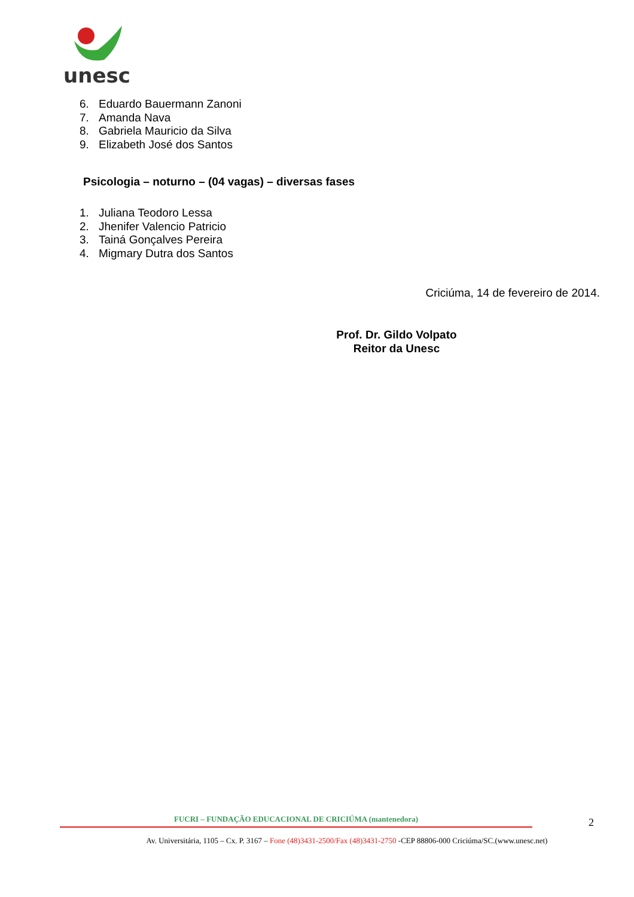unesc
6. Eduardo Bauermann Zanoni
7. Amanda Nava
8. Gabriela Mauricio da Silva
9. Elizabeth José dos Santos
Psicologia – noturno – (04 vagas) – diversas fases
1. Juliana Teodoro Lessa
2. Jhenifer Valencio Patricio
3. Tainá Gonçalves Pereira
4. Migmary Dutra dos Santos
Criciúma, 14 de fevereiro de 2014.
Prof. Dr. Gildo Volpato
Reitor da Unesc
FUCRI – FUNDAÇÃO EDUCACIONAL DE CRICIÚMA (mantenedora)
Av. Universitária, 1105 – Cx. P. 3167 – Fone (48)3431-2500/Fax (48)3431-2750 -CEP 88806-000 Criciúma/SC.(www.unesc.net)
2